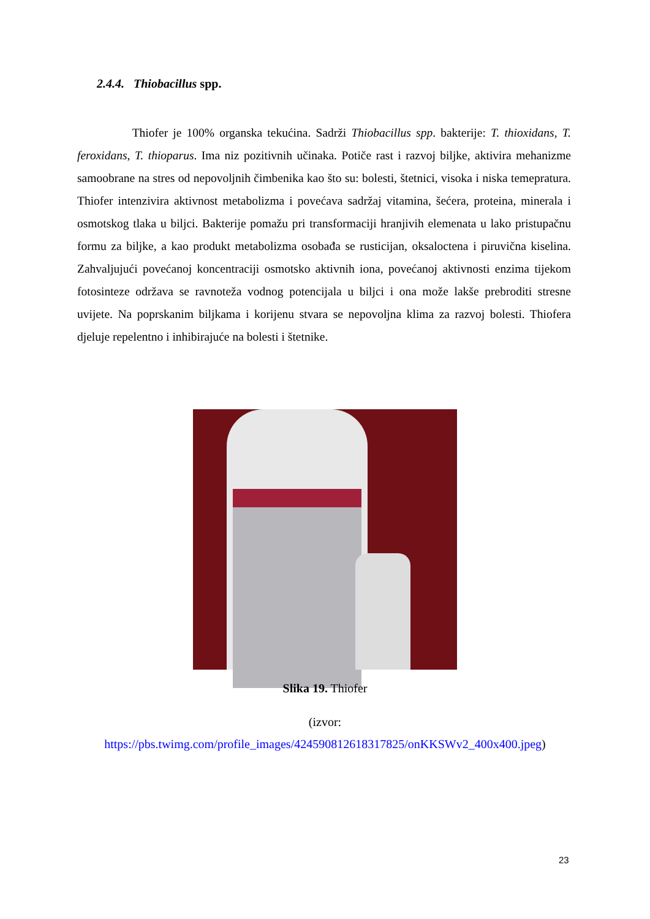2.4.4. Thiobacillus spp.
Thiofer je 100% organska tekućina. Sadrži Thiobacillus spp. bakterije: T. thioxidans, T. feroxidans, T. thioparus. Ima niz pozitivnih učinaka. Potiče rast i razvoj biljke, aktivira mehanizme samoobrane na stres od nepovoljnih čimbenika kao što su: bolesti, štetnici, visoka i niska temepratura. Thiofer intenzivira aktivnost metabolizma i povećava sadržaj vitamina, šećera, proteina, minerala i osmotskog tlaka u biljci. Bakterije pomažu pri transformaciji hranjivih elemenata u lako pristupačnu formu za biljke, a kao produkt metabolizma osobađa se rusticijan, oksaloctena i piruvična kiselina. Zahvaljujući povećanoj koncentraciji osmotsko aktivnih iona, povećanoj aktivnosti enzima tijekom fotosinteze održava se ravnoteža vodnog potencijala u biljci i ona može lakše prebroditi stresne uvijete. Na poprskanim biljkama i korijenu stvara se nepovoljna klima za razvoj bolesti. Thiofera djeluje repelentno i inhibirajuće na bolesti i štetnike.
Slika 19. Thiofer
(izvor:
https://pbs.twimg.com/profile_images/424590812618317825/onKKSWv2_400x400.jpeg)
23